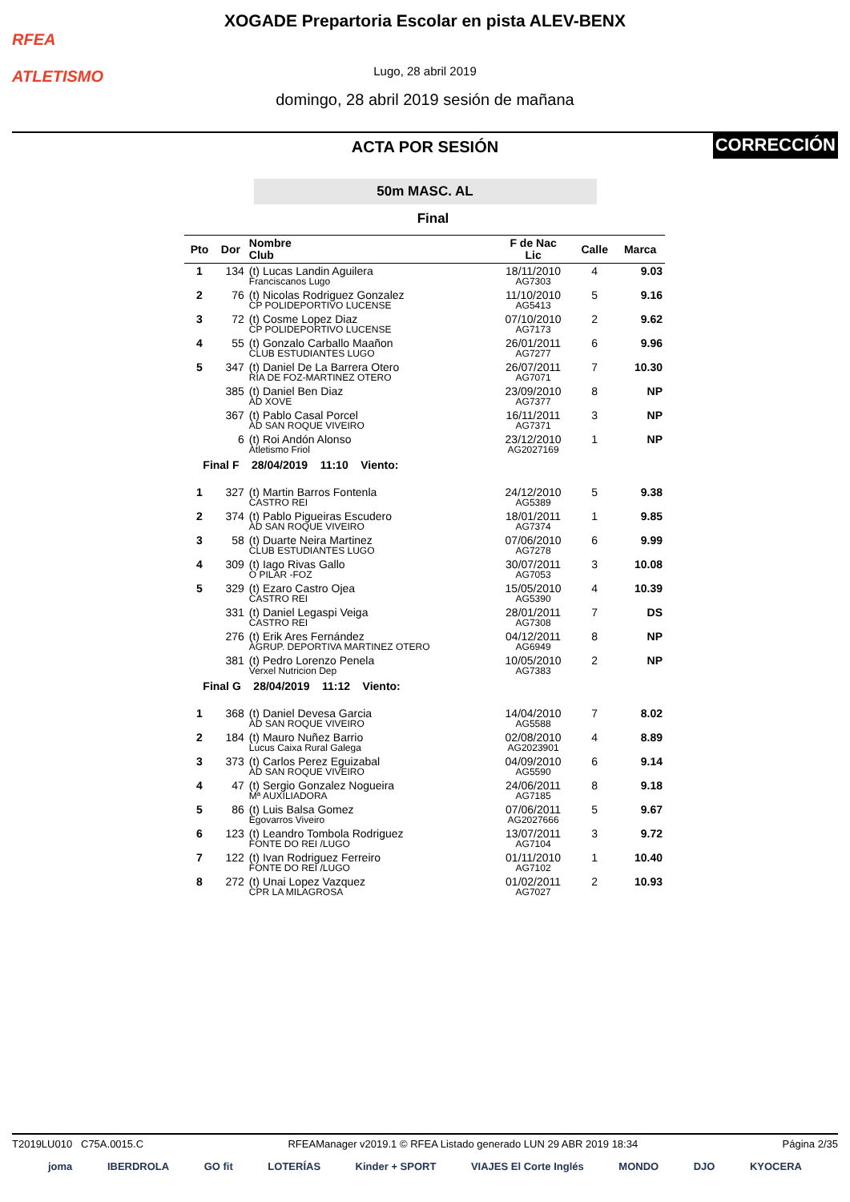RFEA
ATLETISMO
XOGADE Prepartoria Escolar en pista ALEV-BENX
Lugo, 28 abril 2019
domingo, 28 abril 2019 sesión de mañana
CORRECCIÓN
ACTA POR SESIÓN
50m MASC. AL
Final
| Pto | Dor | Nombre Club | F de Nac Lic | Calle | Marca |
| --- | --- | --- | --- | --- | --- |
| 1 | 134 | (t) Lucas Landin Aguilera Franciscanos Lugo | 18/11/2010 AG7303 | 4 | 9.03 |
| 2 | 76 | (t) Nicolas Rodriguez Gonzalez CP POLIDEPORTIVO LUCENSE | 11/10/2010 AG5413 | 5 | 9.16 |
| 3 | 72 | (t) Cosme Lopez Diaz CP POLIDEPORTIVO LUCENSE | 07/10/2010 AG7173 | 2 | 9.62 |
| 4 | 55 | (t) Gonzalo Carballo Maañon CLUB ESTUDIANTES LUGO | 26/01/2011 AG7277 | 6 | 9.96 |
| 5 | 347 | (t) Daniel De La Barrera Otero RIA DE FOZ-MARTINEZ OTERO | 26/07/2011 AG7071 | 7 | 10.30 |
| | 385 | (t) Daniel Ben Diaz AD XOVE | 23/09/2010 AG7377 | 8 | NP |
| | 367 | (t) Pablo Casal Porcel AD SAN ROQUE VIVEIRO | 16/11/2011 AG7371 | 3 | NP |
| | 6 | (t) Roi Andón Alonso Atletismo Friol | 23/12/2010 AG2027169 | 1 | NP |
| Final F 28/04/2019 11:10 Viento: | | | | | |
| 1 | 327 | (t) Martin Barros Fontenla CASTRO REI | 24/12/2010 AG5389 | 5 | 9.38 |
| 2 | 374 | (t) Pablo Pigueiras Escudero AD SAN ROQUE VIVEIRO | 18/01/2011 AG7374 | 1 | 9.85 |
| 3 | 58 | (t) Duarte Neira Martinez CLUB ESTUDIANTES LUGO | 07/06/2010 AG7278 | 6 | 9.99 |
| 4 | 309 | (t) Iago Rivas Gallo O PILAR -FOZ | 30/07/2011 AG7053 | 3 | 10.08 |
| 5 | 329 | (t) Ezaro Castro Ojea CASTRO REI | 15/05/2010 AG5390 | 4 | 10.39 |
| | 331 | (t) Daniel Legaspi Veiga CASTRO REI | 28/01/2011 AG7308 | 7 | DS |
| | 276 | (t) Erik Ares Fernández AGRUP. DEPORTIVA MARTINEZ OTERO | 04/12/2011 AG6949 | 8 | NP |
| | 381 | (t) Pedro Lorenzo Penela Verxel Nutricion Dep | 10/05/2010 AG7383 | 2 | NP |
| Final G 28/04/2019 11:12 Viento: | | | | | |
| 1 | 368 | (t) Daniel Devesa Garcia AD SAN ROQUE VIVEIRO | 14/04/2010 AG5588 | 7 | 8.02 |
| 2 | 184 | (t) Mauro Nuñez Barrio Lucus Caixa Rural Galega | 02/08/2010 AG2023901 | 4 | 8.89 |
| 3 | 373 | (t) Carlos Perez Eguizabal AD SAN ROQUE VIVEIRO | 04/09/2010 AG5590 | 6 | 9.14 |
| 4 | 47 | (t) Sergio Gonzalez Nogueira Mª AUXILIADORA | 24/06/2011 AG7185 | 8 | 9.18 |
| 5 | 86 | (t) Luis Balsa Gomez Egovarros Viveiro | 07/06/2011 AG2027666 | 5 | 9.67 |
| 6 | 123 | (t) Leandro Tombola Rodriguez FONTE DO REI /LUGO | 13/07/2011 AG7104 | 3 | 9.72 |
| 7 | 122 | (t) Ivan Rodriguez Ferreiro FONTE DO REI /LUGO | 01/11/2010 AG7102 | 1 | 10.40 |
| 8 | 272 | (t) Unai Lopez Vazquez CPR LA MILAGROSA | 01/02/2011 AG7027 | 2 | 10.93 |
T2019LU010 C75A.0015.C RFEAManager v2019.1 © RFEA Listado generado LUN 29 ABR 2019 18:34 Página 2/35
joma IBERDROLA GO fit LOTERÍAS Kinder + SPORT VIAJES El Corte Inglés MONDO DJO KYOCERA